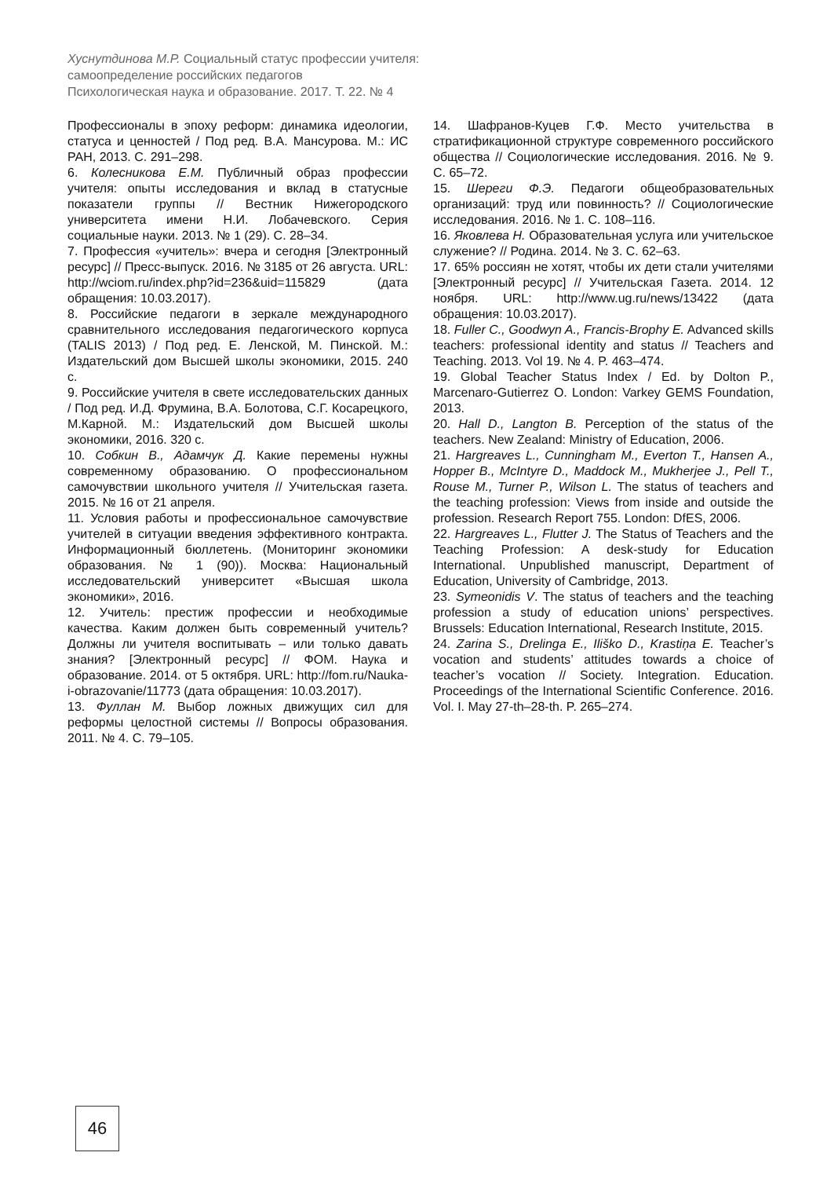Хуснутдинова М.Р. Социальный статус профессии учителя:
самоопределение российских педагогов
Психологическая наука и образование. 2017. Т. 22. № 4
Профессионалы в эпоху реформ: динамика идеологии, статуса и ценностей / Под ред. В.А. Мансурова. М.: ИС РАН, 2013. С. 291–298.
6. Колесникова Е.М. Публичный образ профессии учителя: опыты исследования и вклад в статусные показатели группы // Вестник Нижегородского университета имени Н.И. Лобачевского. Серия социальные науки. 2013. № 1 (29). С. 28–34.
7. Профессия «учитель»: вчера и сегодня [Электронный ресурс] // Пресс-выпуск. 2016. № 3185 от 26 августа. URL: http://wciom.ru/index.php?id=236&uid=115829 (дата обращения: 10.03.2017).
8. Российские педагоги в зеркале международного сравнительного исследования педагогического корпуса (TALIS 2013) / Под ред. Е. Ленской, М. Пинской. М.: Издательский дом Высшей школы экономики, 2015. 240 с.
9. Российские учителя в свете исследовательских данных / Под ред. И.Д. Фрумина, В.А. Болотова, С.Г. Косарецкого, М.Карной. М.: Издательский дом Высшей школы экономики, 2016. 320 с.
10. Собкин В., Адамчук Д. Какие перемены нужны современному образованию. О профессиональном самочувствии школьного учителя // Учительская газета. 2015. № 16 от 21 апреля.
11. Условия работы и профессиональное самочувствие учителей в ситуации введения эффективного контракта. Информационный бюллетень. (Мониторинг экономики образования. № 1 (90)). Москва: Национальный исследовательский университет «Высшая школа экономики», 2016.
12. Учитель: престиж профессии и необходимые качества. Каким должен быть современный учитель? Должны ли учителя воспитывать – или только давать знания? [Электронный ресурс] // ФОМ. Наука и образование. 2014. от 5 октября. URL: http://fom.ru/Nauka-i-obrazovanie/11773 (дата обращения: 10.03.2017).
13. Фуллан М. Выбор ложных движущих сил для реформы целостной системы // Вопросы образования. 2011. № 4. С. 79–105.
14. Шафранов-Куцев Г.Ф. Место учительства в стратификационной структуре современного российского общества // Социологические исследования. 2016. № 9. С. 65–72.
15. Шереги Ф.Э. Педагоги общеобразовательных организаций: труд или повинность? // Социологические исследования. 2016. № 1. С. 108–116.
16. Яковлева Н. Образовательная услуга или учительское служение? // Родина. 2014. № 3. С. 62–63.
17. 65% россиян не хотят, чтобы их дети стали учителями [Электронный ресурс] // Учительская Газета. 2014. 12 ноября. URL: http://www.ug.ru/news/13422 (дата обращения: 10.03.2017).
18. Fuller C., Goodwyn A., Francis-Brophy E. Advanced skills teachers: professional identity and status // Teachers and Teaching. 2013. Vol 19. № 4. P. 463–474.
19. Global Teacher Status Index / Ed. by Dolton P., Marcenaro-Gutierrez O. London: Varkey GEMS Foundation, 2013.
20. Hall D., Langton B. Perception of the status of the teachers. New Zealand: Ministry of Education, 2006.
21. Hargreaves L., Cunningham M., Everton T., Hansen A., Hopper B., McIntyre D., Maddock M., Mukherjee J., Pell T., Rouse M., Turner P., Wilson L. The status of teachers and the teaching profession: Views from inside and outside the profession. Research Report 755. London: DfES, 2006.
22. Hargreaves L., Flutter J. The Status of Teachers and the Teaching Profession: A desk-study for Education International. Unpublished manuscript, Department of Education, University of Cambridge, 2013.
23. Symeonidis V. The status of teachers and the teaching profession a study of education unions’ perspectives. Brussels: Education International, Research Institute, 2015.
24. Zarina S., Drelinga E., Iliško D., Krastiņa E. Teacher’s vocation and students’ attitudes towards a choice of teacher’s vocation // Society. Integration. Education. Proceedings of the International Scientific Conference. 2016. Vol. I. May 27-th–28-th. P. 265–274.
46